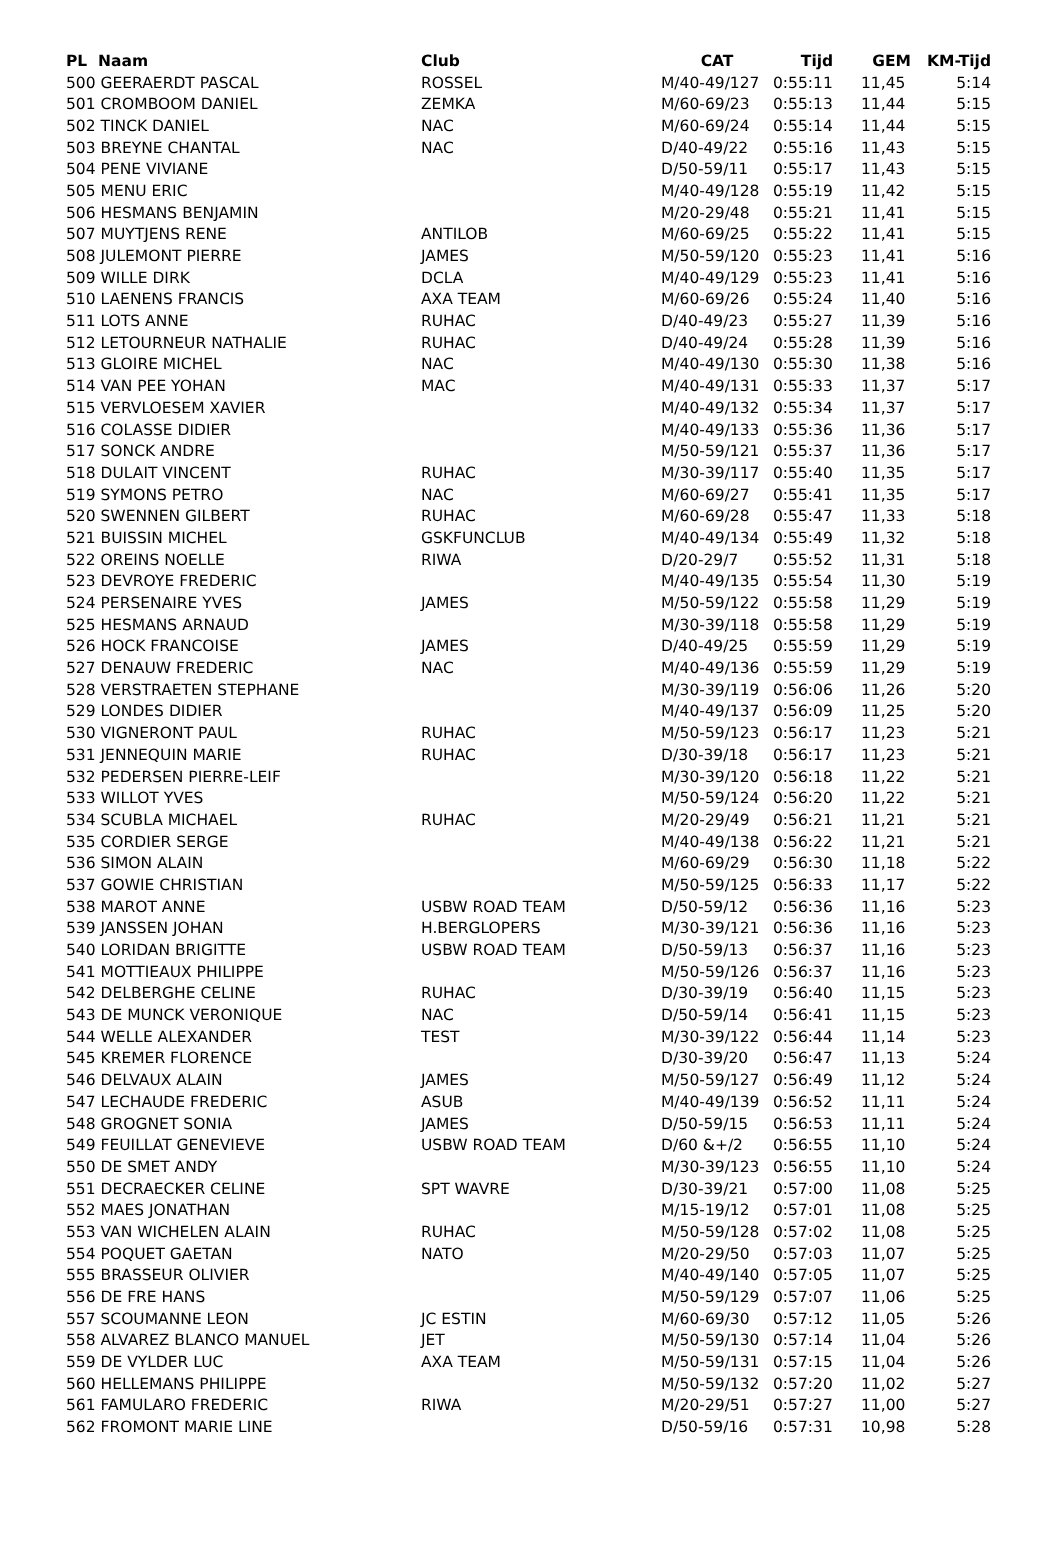| PL Naam | Club | CAT | Tijd | GEM | KM-Tijd |
| --- | --- | --- | --- | --- | --- |
| 500 GEERAERDT PASCAL | ROSSEL | M/40-49/127 | 0:55:11 | 11,45 | 5:14 |
| 501 CROMBOOM DANIEL | ZEMKA | M/60-69/23 | 0:55:13 | 11,44 | 5:15 |
| 502 TINCK DANIEL | NAC | M/60-69/24 | 0:55:14 | 11,44 | 5:15 |
| 503 BREYNE CHANTAL | NAC | D/40-49/22 | 0:55:16 | 11,43 | 5:15 |
| 504 PENE VIVIANE | | D/50-59/11 | 0:55:17 | 11,43 | 5:15 |
| 505 MENU ERIC | | M/40-49/128 | 0:55:19 | 11,42 | 5:15 |
| 506 HESMANS BENJAMIN | | M/20-29/48 | 0:55:21 | 11,41 | 5:15 |
| 507 MUYTJENS RENE | ANTILOB | M/60-69/25 | 0:55:22 | 11,41 | 5:15 |
| 508 JULEMONT PIERRE | JAMES | M/50-59/120 | 0:55:23 | 11,41 | 5:16 |
| 509 WILLE DIRK | DCLA | M/40-49/129 | 0:55:23 | 11,41 | 5:16 |
| 510 LAENENS FRANCIS | AXA TEAM | M/60-69/26 | 0:55:24 | 11,40 | 5:16 |
| 511 LOTS ANNE | RUHAC | D/40-49/23 | 0:55:27 | 11,39 | 5:16 |
| 512 LETOURNEUR NATHALIE | RUHAC | D/40-49/24 | 0:55:28 | 11,39 | 5:16 |
| 513 GLOIRE MICHEL | NAC | M/40-49/130 | 0:55:30 | 11,38 | 5:16 |
| 514 VAN PEE YOHAN | MAC | M/40-49/131 | 0:55:33 | 11,37 | 5:17 |
| 515 VERVLOESEM XAVIER | | M/40-49/132 | 0:55:34 | 11,37 | 5:17 |
| 516 COLASSE DIDIER | | M/40-49/133 | 0:55:36 | 11,36 | 5:17 |
| 517 SONCK ANDRE | | M/50-59/121 | 0:55:37 | 11,36 | 5:17 |
| 518 DULAIT VINCENT | RUHAC | M/30-39/117 | 0:55:40 | 11,35 | 5:17 |
| 519 SYMONS PETRO | NAC | M/60-69/27 | 0:55:41 | 11,35 | 5:17 |
| 520 SWENNEN GILBERT | RUHAC | M/60-69/28 | 0:55:47 | 11,33 | 5:18 |
| 521 BUISSIN MICHEL | GSKFUNCLUB | M/40-49/134 | 0:55:49 | 11,32 | 5:18 |
| 522 OREINS NOELLE | RIWA | D/20-29/7 | 0:55:52 | 11,31 | 5:18 |
| 523 DEVROYE FREDERIC | | M/40-49/135 | 0:55:54 | 11,30 | 5:19 |
| 524 PERSENAIRE YVES | JAMES | M/50-59/122 | 0:55:58 | 11,29 | 5:19 |
| 525 HESMANS ARNAUD | | M/30-39/118 | 0:55:58 | 11,29 | 5:19 |
| 526 HOCK FRANCOISE | JAMES | D/40-49/25 | 0:55:59 | 11,29 | 5:19 |
| 527 DENAUW FREDERIC | NAC | M/40-49/136 | 0:55:59 | 11,29 | 5:19 |
| 528 VERSTRAETEN STEPHANE | | M/30-39/119 | 0:56:06 | 11,26 | 5:20 |
| 529 LONDES DIDIER | | M/40-49/137 | 0:56:09 | 11,25 | 5:20 |
| 530 VIGNERONT PAUL | RUHAC | M/50-59/123 | 0:56:17 | 11,23 | 5:21 |
| 531 JENNEQUIN MARIE | RUHAC | D/30-39/18 | 0:56:17 | 11,23 | 5:21 |
| 532 PEDERSEN PIERRE-LEIF | | M/30-39/120 | 0:56:18 | 11,22 | 5:21 |
| 533 WILLOT YVES | | M/50-59/124 | 0:56:20 | 11,22 | 5:21 |
| 534 SCUBLA MICHAEL | RUHAC | M/20-29/49 | 0:56:21 | 11,21 | 5:21 |
| 535 CORDIER SERGE | | M/40-49/138 | 0:56:22 | 11,21 | 5:21 |
| 536 SIMON ALAIN | | M/60-69/29 | 0:56:30 | 11,18 | 5:22 |
| 537 GOWIE CHRISTIAN | | M/50-59/125 | 0:56:33 | 11,17 | 5:22 |
| 538 MAROT ANNE | USBW ROAD TEAM | D/50-59/12 | 0:56:36 | 11,16 | 5:23 |
| 539 JANSSEN JOHAN | H.BERGLOPERS | M/30-39/121 | 0:56:36 | 11,16 | 5:23 |
| 540 LORIDAN BRIGITTE | USBW ROAD TEAM | D/50-59/13 | 0:56:37 | 11,16 | 5:23 |
| 541 MOTTIEAUX PHILIPPE | | M/50-59/126 | 0:56:37 | 11,16 | 5:23 |
| 542 DELBERGHE CELINE | RUHAC | D/30-39/19 | 0:56:40 | 11,15 | 5:23 |
| 543 DE MUNCK VERONIQUE | NAC | D/50-59/14 | 0:56:41 | 11,15 | 5:23 |
| 544 WELLE ALEXANDER | TEST | M/30-39/122 | 0:56:44 | 11,14 | 5:23 |
| 545 KREMER FLORENCE | | D/30-39/20 | 0:56:47 | 11,13 | 5:24 |
| 546 DELVAUX ALAIN | JAMES | M/50-59/127 | 0:56:49 | 11,12 | 5:24 |
| 547 LECHAUDE FREDERIC | ASUB | M/40-49/139 | 0:56:52 | 11,11 | 5:24 |
| 548 GROGNET SONIA | JAMES | D/50-59/15 | 0:56:53 | 11,11 | 5:24 |
| 549 FEUILLAT GENEVIEVE | USBW ROAD TEAM | D/60 &+/2 | 0:56:55 | 11,10 | 5:24 |
| 550 DE SMET ANDY | | M/30-39/123 | 0:56:55 | 11,10 | 5:24 |
| 551 DECRAECKER CELINE | SPT WAVRE | D/30-39/21 | 0:57:00 | 11,08 | 5:25 |
| 552 MAES JONATHAN | | M/15-19/12 | 0:57:01 | 11,08 | 5:25 |
| 553 VAN WICHELEN ALAIN | RUHAC | M/50-59/128 | 0:57:02 | 11,08 | 5:25 |
| 554 POQUET GAETAN | NATO | M/20-29/50 | 0:57:03 | 11,07 | 5:25 |
| 555 BRASSEUR OLIVIER | | M/40-49/140 | 0:57:05 | 11,07 | 5:25 |
| 556 DE FRE HANS | | M/50-59/129 | 0:57:07 | 11,06 | 5:25 |
| 557 SCOUMANNE LEON | JC ESTIN | M/60-69/30 | 0:57:12 | 11,05 | 5:26 |
| 558 ALVAREZ BLANCO MANUEL | JET | M/50-59/130 | 0:57:14 | 11,04 | 5:26 |
| 559 DE VYLDER LUC | AXA TEAM | M/50-59/131 | 0:57:15 | 11,04 | 5:26 |
| 560 HELLEMANS PHILIPPE | | M/50-59/132 | 0:57:20 | 11,02 | 5:27 |
| 561 FAMULARO FREDERIC | RIWA | M/20-29/51 | 0:57:27 | 11,00 | 5:27 |
| 562 FROMONT MARIE LINE | | D/50-59/16 | 0:57:31 | 10,98 | 5:28 |